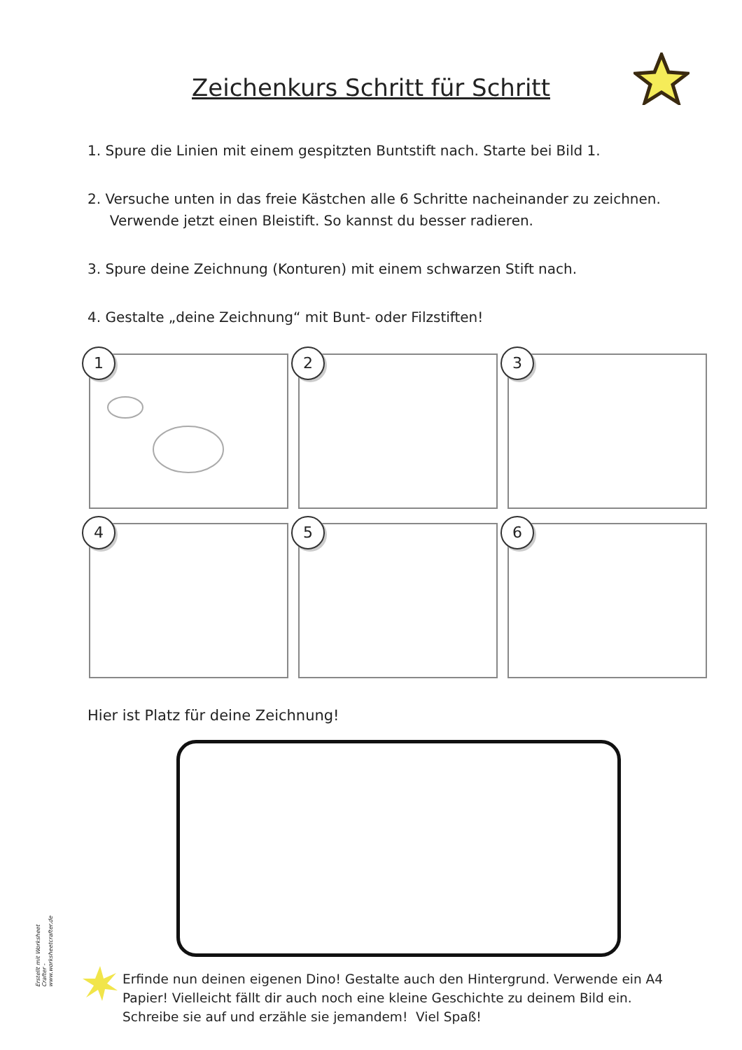Zeichenkurs Schritt für Schritt
1. Spure die Linien mit einem gespitzten Buntstift nach. Starte bei Bild 1.
2. Versuche unten in das freie Kästchen alle 6 Schritte nacheinander zu zeichnen.
Verwende jetzt einen Bleistift. So kannst du besser radieren.
3. Spure deine Zeichnung (Konturen) mit einem schwarzen Stift nach.
4. Gestalte „deine Zeichnung“ mit Bunt- oder Filzstiften!
1
2
3
4
5
6
Hier ist Platz für deine Zeichnung!
Erstellt mit Worksheet Crafter - www.worksheetcrafter.de
Erfinde nun deinen eigenen Dino! Gestalte auch den Hintergrund. Verwende ein A4 Papier! Vielleicht fällt dir auch noch eine kleine Geschichte zu deinem Bild ein. Schreibe sie auf und erzähle sie jemandem! Viel Spaß!